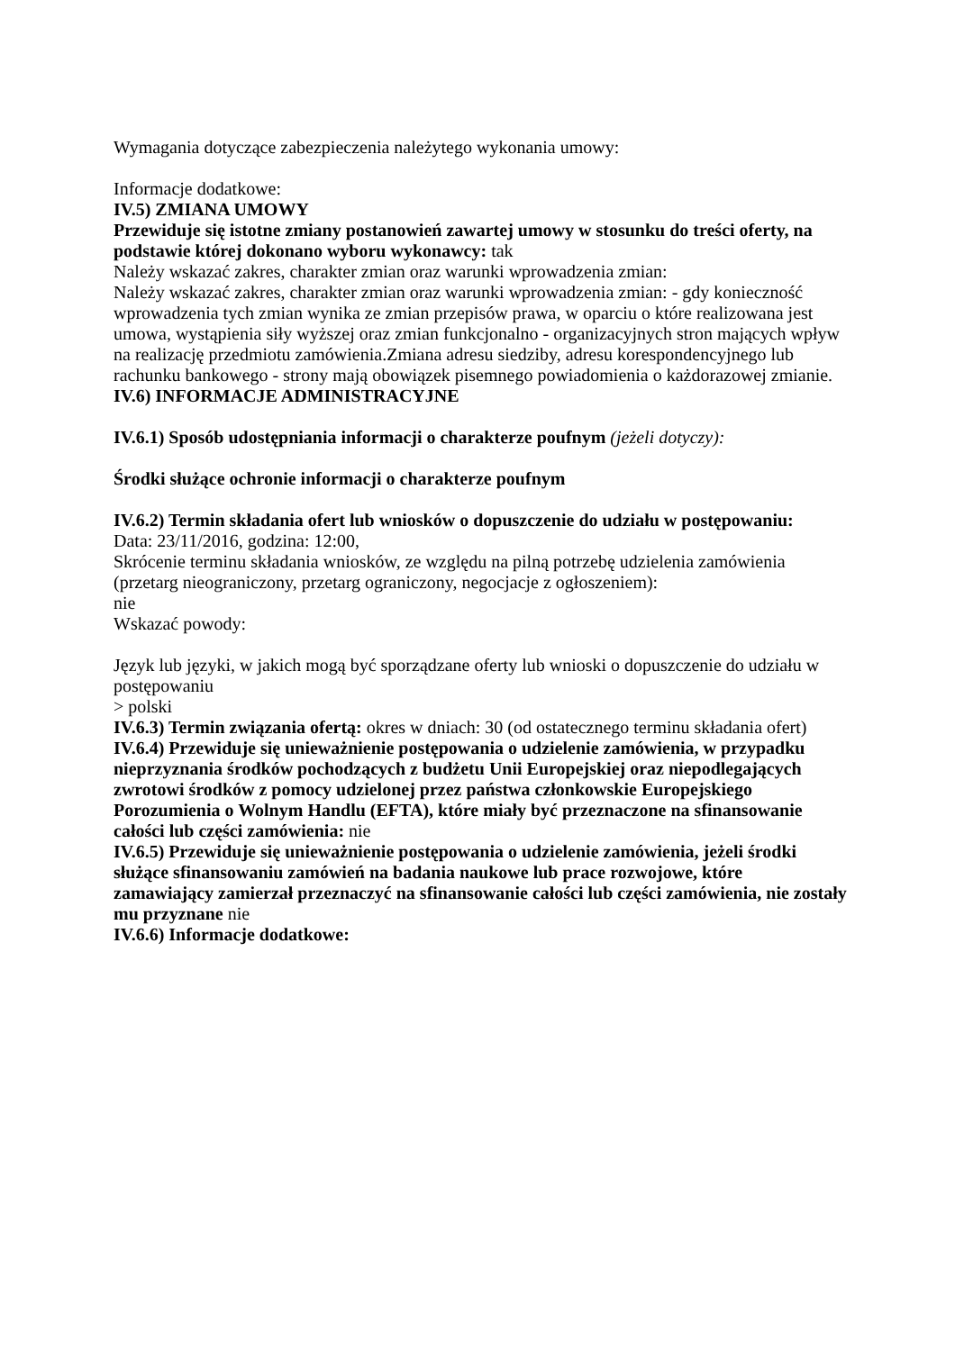Wymagania dotyczące zabezpieczenia należytego wykonania umowy:
Informacje dodatkowe:
IV.5) ZMIANA UMOWY
Przewiduje się istotne zmiany postanowień zawartej umowy w stosunku do treści oferty, na podstawie której dokonano wyboru wykonawcy: tak
Należy wskazać zakres, charakter zmian oraz warunki wprowadzenia zmian:
Należy wskazać zakres, charakter zmian oraz warunki wprowadzenia zmian: - gdy konieczność wprowadzenia tych zmian wynika ze zmian przepisów prawa, w oparciu o które realizowana jest umowa, wystąpienia siły wyższej oraz zmian funkcjonalno - organizacyjnych stron mających wpływ na realizację przedmiotu zamówienia.Zmiana adresu siedziby, adresu korespondencyjnego lub rachunku bankowego - strony mają obowiązek pisemnego powiadomienia o każdorazowej zmianie.
IV.6) INFORMACJE ADMINISTRACYJNE
IV.6.1) Sposób udostępniania informacji o charakterze poufnym (jeżeli dotyczy):
Środki służące ochronie informacji o charakterze poufnym
IV.6.2) Termin składania ofert lub wniosków o dopuszczenie do udziału w postępowaniu:
Data: 23/11/2016, godzina: 12:00,
Skrócenie terminu składania wniosków, ze względu na pilną potrzebę udzielenia zamówienia (przetarg nieograniczony, przetarg ograniczony, negocjacje z ogłoszeniem):
nie
Wskazać powody:
Język lub języki, w jakich mogą być sporządzane oferty lub wnioski o dopuszczenie do udziału w postępowaniu
> polski
IV.6.3) Termin związania ofertą: okres w dniach: 30 (od ostatecznego terminu składania ofert)
IV.6.4) Przewiduje się unieważnienie postępowania o udzielenie zamówienia, w przypadku nieprzyznania środków pochodzących z budżetu Unii Europejskiej oraz niepodlegających zwrotowi środków z pomocy udzielonej przez państwa członkowskie Europejskiego Porozumienia o Wolnym Handlu (EFTA), które miały być przeznaczone na sfinansowanie całości lub części zamówienia: nie
IV.6.5) Przewiduje się unieważnienie postępowania o udzielenie zamówienia, jeżeli środki służące sfinansowaniu zamówień na badania naukowe lub prace rozwojowe, które zamawiający zamierzał przeznaczyć na sfinansowanie całości lub części zamówienia, nie zostały mu przyznane nie
IV.6.6) Informacje dodatkowe: